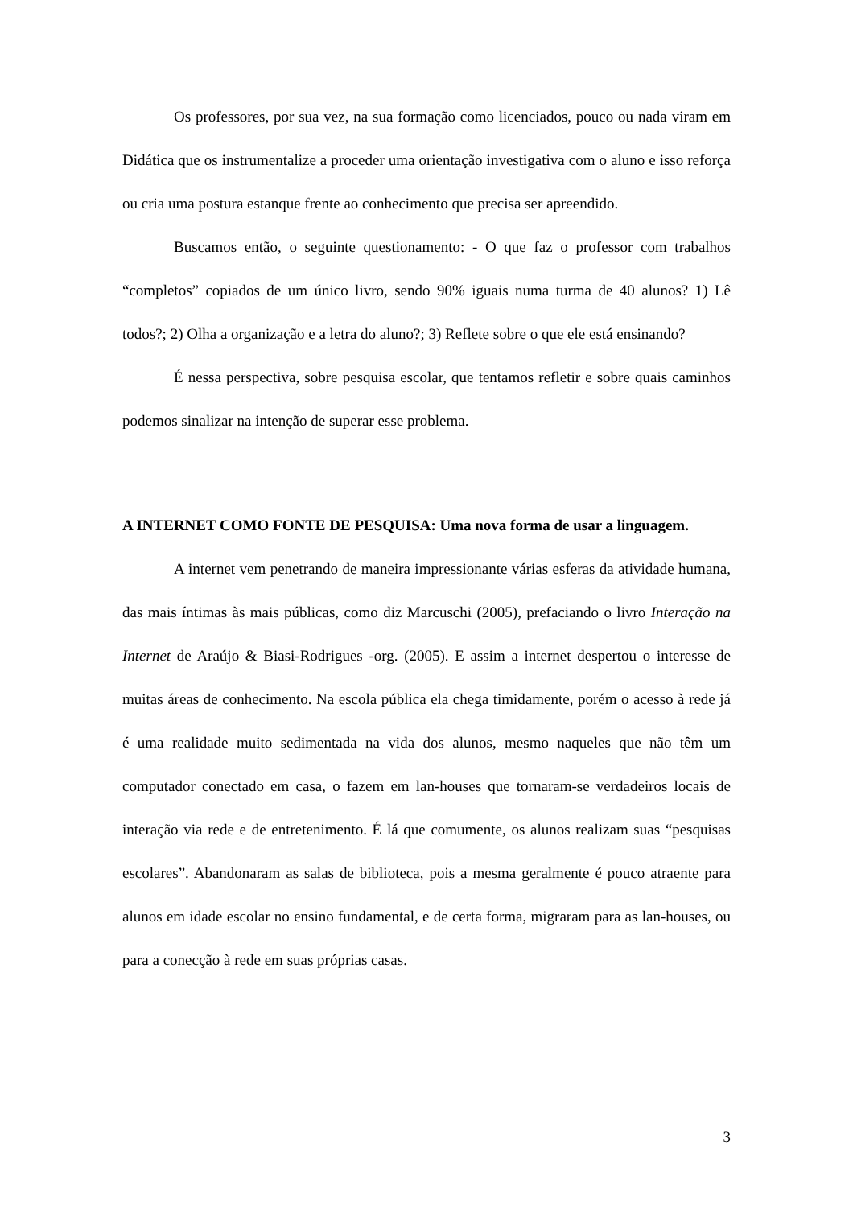Os professores, por sua vez, na sua formação como licenciados, pouco ou nada viram em Didática que os instrumentalize a proceder uma orientação investigativa com o aluno e isso reforça ou cria uma postura estanque frente ao conhecimento que precisa ser apreendido.
Buscamos então, o seguinte questionamento: - O que faz o professor com trabalhos “completos” copiados de um único livro, sendo 90% iguais numa turma de 40 alunos? 1) Lê todos?; 2) Olha a organização e a letra do aluno?; 3) Reflete sobre o que ele está ensinando?
É nessa perspectiva, sobre pesquisa escolar, que tentamos refletir e sobre quais caminhos podemos sinalizar na intenção de superar esse problema.
A INTERNET COMO FONTE DE PESQUISA: Uma nova forma de usar a linguagem.
A internet vem penetrando de maneira impressionante várias esferas da atividade humana, das mais íntimas às mais públicas, como diz Marcuschi (2005), prefaciando o livro Interação na Internet de Araújo & Biasi-Rodrigues -org. (2005). E assim a internet despertou o interesse de muitas áreas de conhecimento. Na escola pública ela chega timidamente, porém o acesso à rede já é uma realidade muito sedimentada na vida dos alunos, mesmo naqueles que não têm um computador conectado em casa, o fazem em lan-houses que tornaram-se verdadeiros locais de interação via rede e de entretenimento. É lá que comumente, os alunos realizam suas “pesquisas escolares”. Abandonaram as salas de biblioteca, pois a mesma geralmente é pouco atraente para alunos em idade escolar no ensino fundamental, e de certa forma, migraram para as lan-houses, ou para a conecção à rede em suas próprias casas.
3